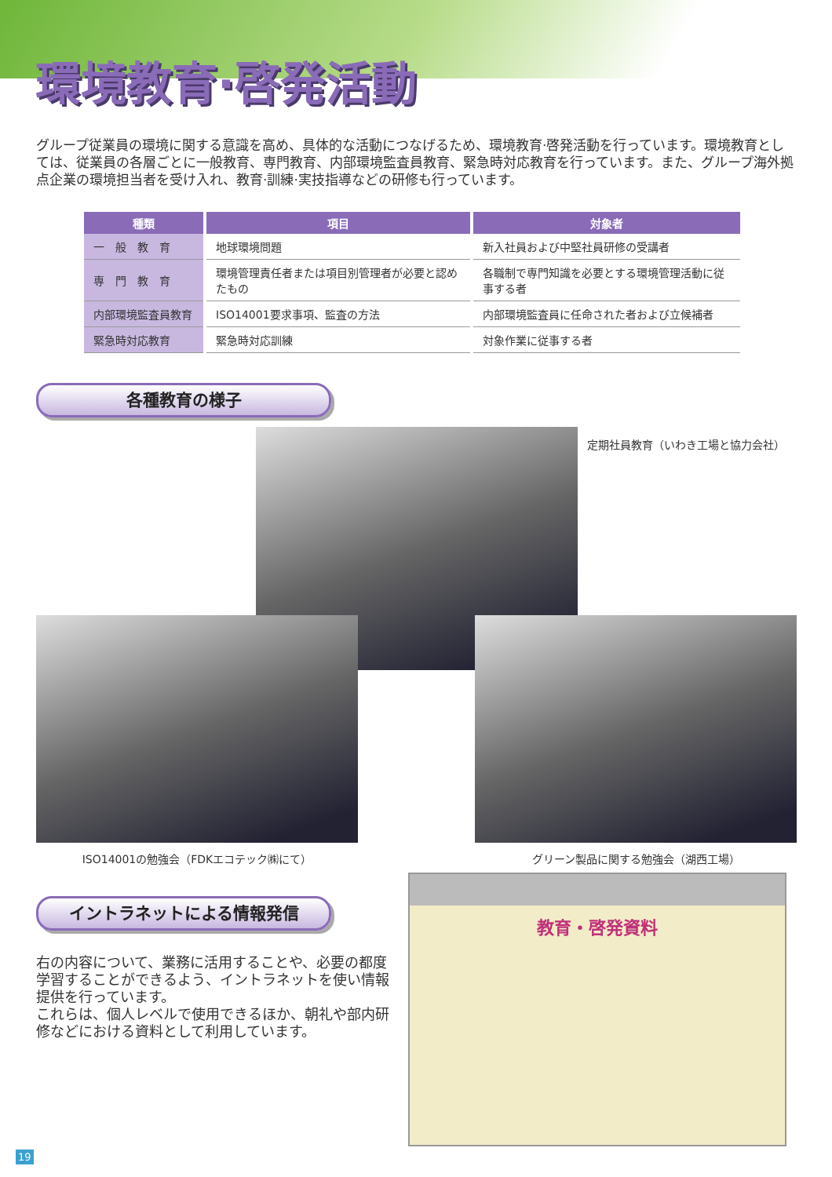環境教育·啓発活動
グループ従業員の環境に関する意識を高め、具体的な活動につなげるため、環境教育·啓発活動を行っています。環境教育としては、従業員の各層ごとに一般教育、専門教育、内部環境監査員教育、緊急時対応教育を行っています。また、グループ海外拠点企業の環境担当者を受け入れ、教育·訓練·実技指導などの研修も行っています。
| 種類 | 項目 | 対象者 |
| --- | --- | --- |
| 一 般 教 育 | 地球環境問題 | 新入社員および中堅社員研修の受講者 |
| 専 門 教 育 | 環境管理責任者または項目別管理者が必要と認めたもの | 各職制で専門知識を必要とする環境管理活動に従事する者 |
| 内部環境監査員教育 | ISO14001要求事項、監査の方法 | 内部環境監査員に任命された者および立候補者 |
| 緊急時対応教育 | 緊急時対応訓練 | 対象作業に従事する者 |
各種教育の様子
定期社員教育（いわき工場と協力会社）
ISO14001の勉強会（FDKエコテック㈱にて）
グリーン製品に関する勉強会（湖西工場）
イントラネットによる情報発信
右の内容について、業務に活用することや、必要の都度学習することができるよう、イントラネットを使い情報提供を行っています。
これらは、個人レベルで使用できるほか、朝礼や部内研修などにおける資料として利用しています。
教育・啓発資料
19